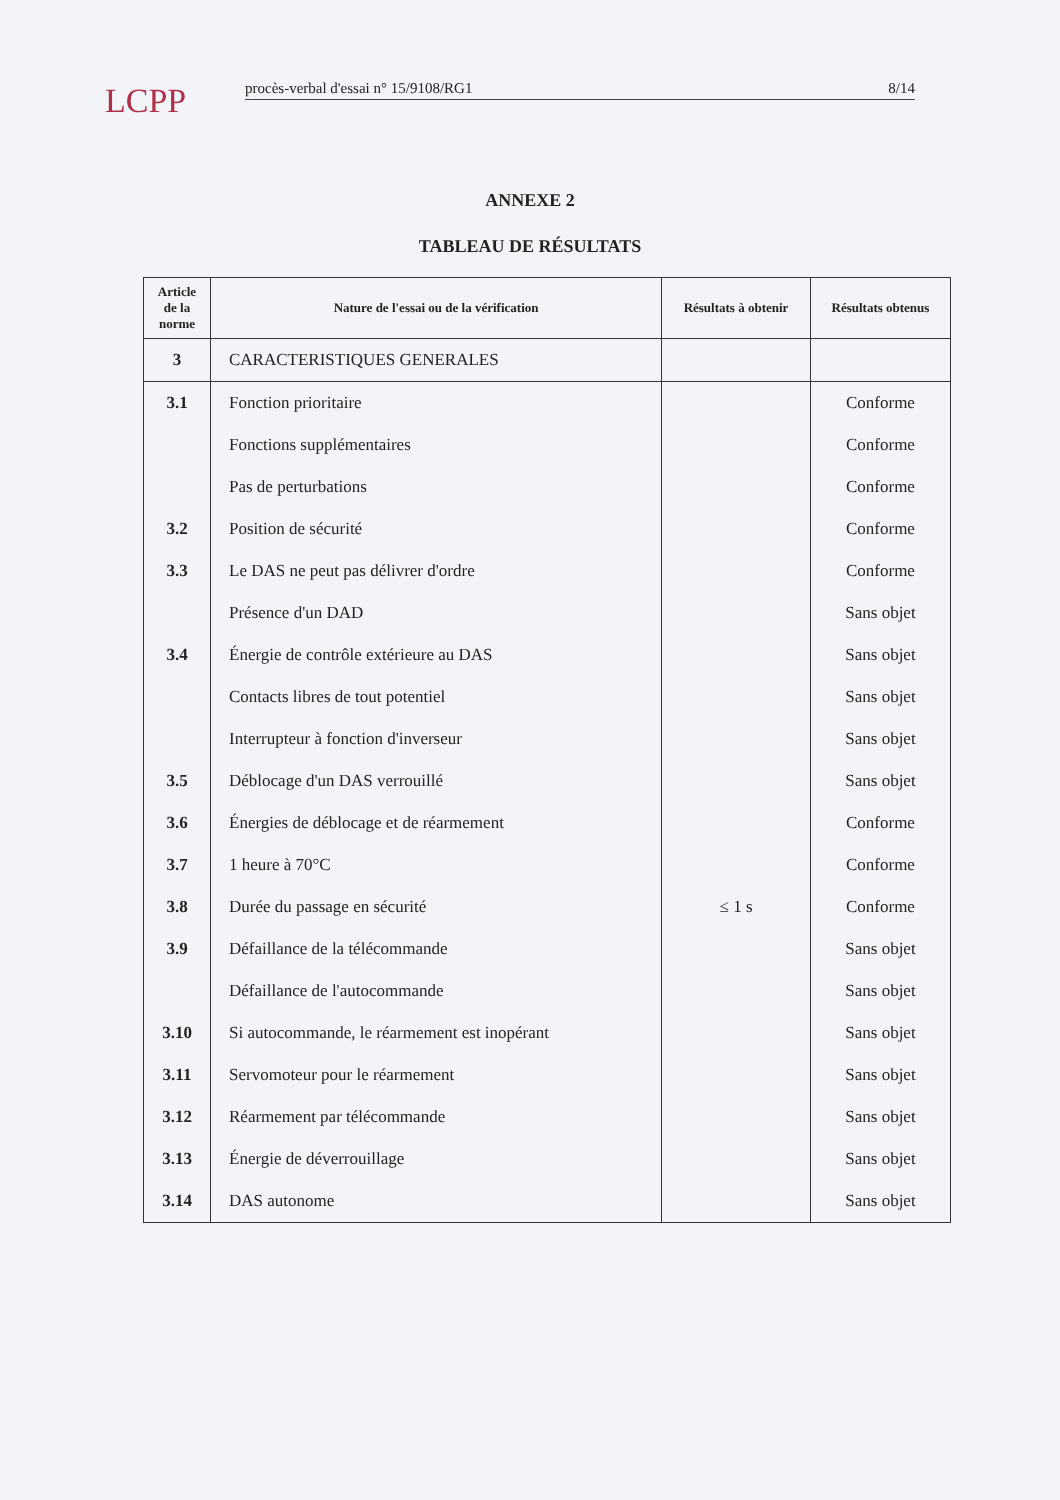LCPP
procès-verbal d'essai n° 15/9108/RG1 8/14
ANNEXE 2
TABLEAU DE RÉSULTATS
| Article de la norme | Nature de l'essai ou de la vérification | Résultats à obtenir | Résultats obtenus |
| --- | --- | --- | --- |
| 3 | CARACTERISTIQUES GENERALES | | |
| 3.1 | Fonction prioritaire | | Conforme |
| | Fonctions supplémentaires | | Conforme |
| | Pas de perturbations | | Conforme |
| 3.2 | Position de sécurité | | Conforme |
| 3.3 | Le DAS ne peut pas délivrer d'ordre | | Conforme |
| | Présence d'un DAD | | Sans objet |
| 3.4 | Énergie de contrôle extérieure au DAS | | Sans objet |
| | Contacts libres de tout potentiel | | Sans objet |
| | Interrupteur à fonction d'inverseur | | Sans objet |
| 3.5 | Déblocage d'un DAS verrouillé | | Sans objet |
| 3.6 | Énergies de déblocage et de réarmement | | Conforme |
| 3.7 | 1 heure à 70°C | | Conforme |
| 3.8 | Durée du passage en sécurité | ≤ 1 s | Conforme |
| 3.9 | Défaillance de la télécommande | | Sans objet |
| | Défaillance de l'autocommande | | Sans objet |
| 3.10 | Si autocommande, le réarmement est inopérant | | Sans objet |
| 3.11 | Servomoteur pour le réarmement | | Sans objet |
| 3.12 | Réarmement par télécommande | | Sans objet |
| 3.13 | Énergie de déverrouillage | | Sans objet |
| 3.14 | DAS autonome | | Sans objet |